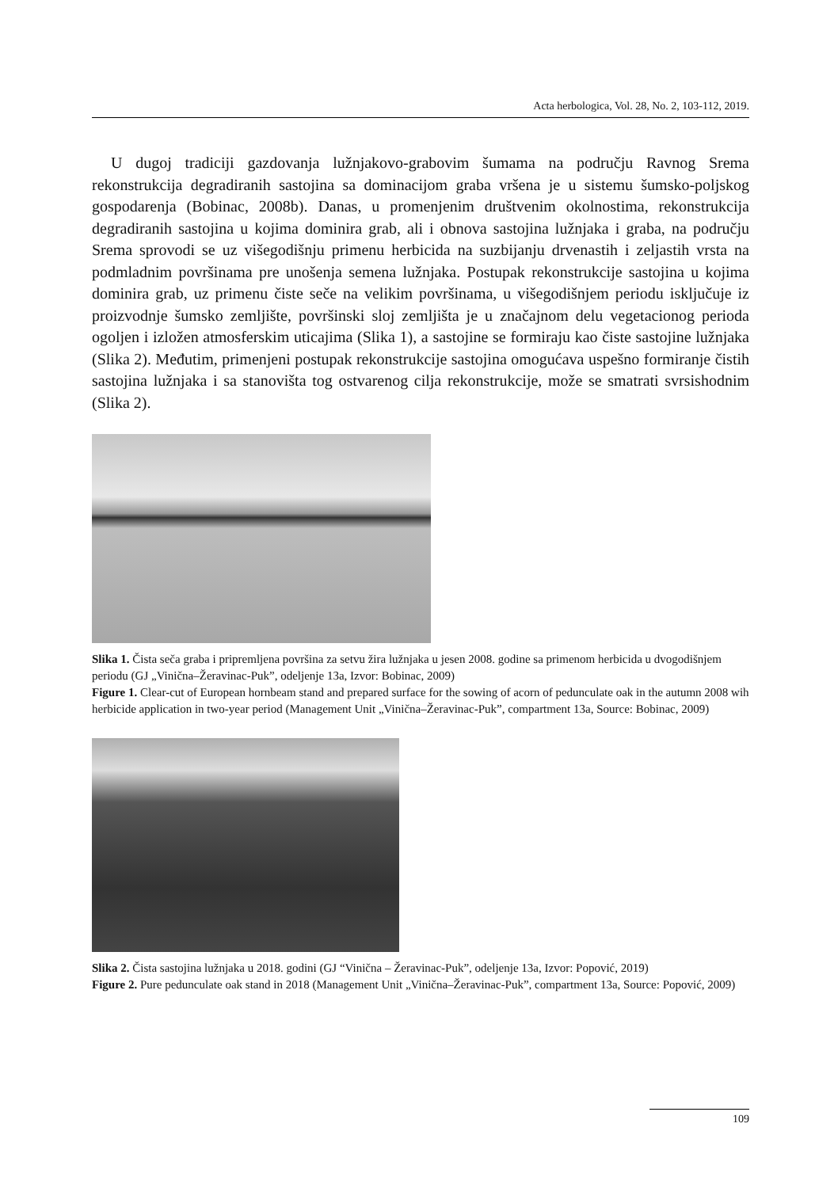Acta herbologica, Vol. 28, No. 2, 103-112, 2019.
U dugoj tradiciji gazdovanja lužnjakovo-grabovim šumama na području Ravnog Srema rekonstrukcija degradiranih sastojina sa dominacijom graba vršena je u sistemu šumsko-poljskog gospodarenja (Bobinac, 2008b). Danas, u promenjenim društvenim okolnostima, rekonstrukcija degradiranih sastojina u kojima dominira grab, ali i obnova sastojina lužnjaka i graba, na području Srema sprovodi se uz višegodišnju primenu herbicida na suzbijanju drvenastih i zeljastih vrsta na podmladnim površinama pre unošenja semena lužnjaka. Postupak rekonstrukcije sastojina u kojima dominira grab, uz primenu čiste seče na velikim površinama, u višegodišnjem periodu isključuje iz proizvodnje šumsko zemljište, površinski sloj zemljišta je u značajnom delu vegetacionog perioda ogoljen i izložen atmosferskim uticajima (Slika 1), a sastojine se formiraju kao čiste sastojine lužnjaka (Slika 2). Međutim, primenjeni postupak rekonstrukcije sastojina omogućava uspešno formiranje čistih sastojina lužnjaka i sa stanovišta tog ostvarenog cilja rekonstrukcije, može se smatrati svrsishodnim (Slika 2).
Slika 1. Čista seča graba i pripremljena površina za setvu žira lužnjaka u jesen 2008. godine sa primenom herbicida u dvogodišnjem periodu (GJ „Vinična–Žeravinac-Puk”, odeljenje 13a, Izvor: Bobinac, 2009)
Figure 1. Clear-cut of European hornbeam stand and prepared surface for the sowing of acorn of pedunculate oak in the autumn 2008 wih herbicide application in two-year period (Management Unit „Vinična–Žeravinac-Puk”, compartment 13a, Source: Bobinac, 2009)
Slika 2. Čista sastojina lužnjaka u 2018. godini (GJ “Vinična – Žeravinac-Puk”, odeljenje 13a, Izvor: Popović, 2019)
Figure 2. Pure pedunculate oak stand in 2018 (Management Unit „Vinična–Žeravinac-Puk”, compartment 13a, Source: Popović, 2009)
109